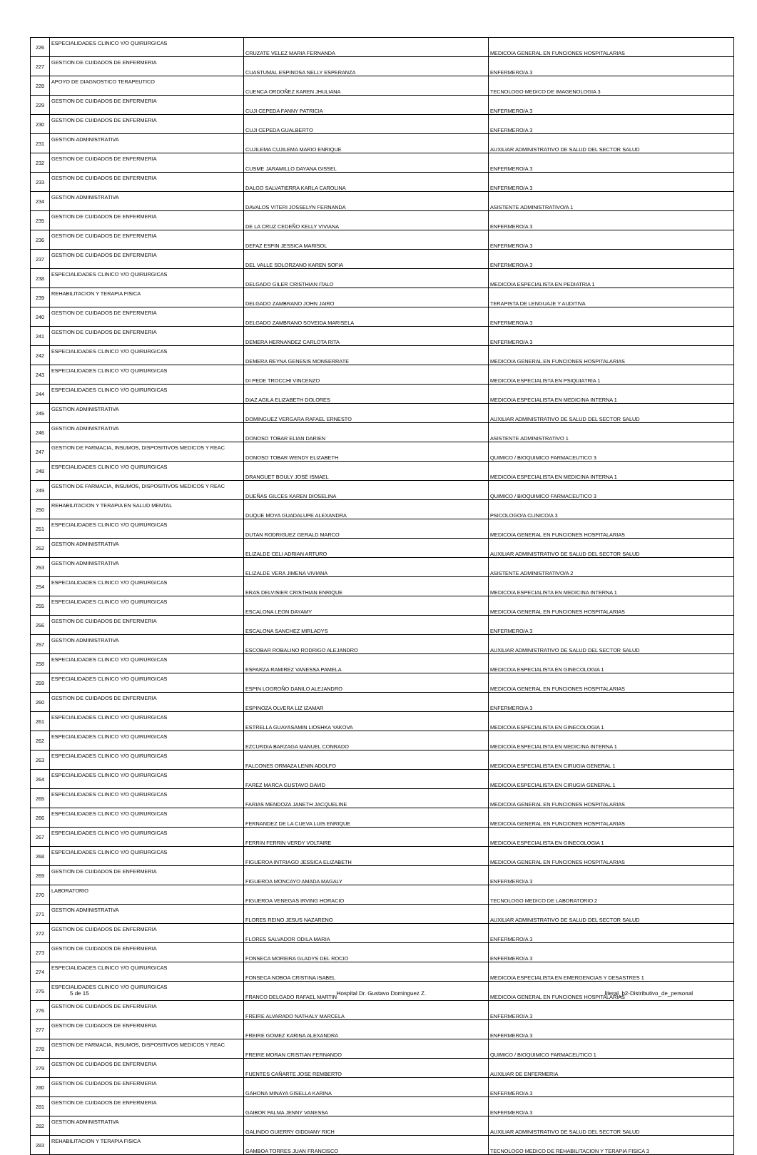| 226 | ESPECIALIDADES CLINICO Y/O QUIRURGICAS | CRUZATE VELEZ MARIA FERNANDA | MEDICO/A GENERAL EN FUNCIONES HOSPITALARIAS |
| 227 | GESTION DE CUIDADOS DE ENFERMERIA | CUASTUMAL ESPINOSA NELLY ESPERANZA | ENFERMERO/A 3 |
| 228 | APOYO DE DIAGNOSTICO TERAPEUTICO | CUENCA ORDOÑEZ KAREN JHULIANA | TECNOLOGO MEDICO DE IMAGENOLOGIA 3 |
| 229 | GESTION DE CUIDADOS DE ENFERMERIA | CUJI CEPEDA FANNY PATRICIA | ENFERMERO/A 3 |
| 230 | GESTION DE CUIDADOS DE ENFERMERIA | CUJI CEPEDA GUALBERTO | ENFERMERO/A 3 |
| 231 | GESTION ADMINISTRATIVA | CUJILEMA CUJILEMA MARIO ENRIQUE | AUXILIAR ADMINISTRATIVO DE SALUD DEL SECTOR SALUD |
| 232 | GESTION DE CUIDADOS DE ENFERMERIA | CUSME JARAMILLO DAYANA GISSEL | ENFERMERO/A 3 |
| 233 | GESTION DE CUIDADOS DE ENFERMERIA | DALGO SALVATIERRA KARLA CAROLINA | ENFERMERO/A 3 |
| 234 | GESTION ADMINISTRATIVA | DAVALOS VITERI JOSSELYN FERNANDA | ASISTENTE ADMINISTRATIVO/A 1 |
| 235 | GESTION DE CUIDADOS DE ENFERMERIA | DE LA CRUZ CEDEÑO KELLY VIVIANA | ENFERMERO/A 3 |
| 236 | GESTION DE CUIDADOS DE ENFERMERIA | DEFAZ ESPIN JESSICA MARISOL | ENFERMERO/A 3 |
| 237 | GESTION DE CUIDADOS DE ENFERMERIA | DEL VALLE SOLORZANO KAREN SOFIA | ENFERMERO/A 3 |
| 238 | ESPECIALIDADES CLINICO Y/O QUIRURGICAS | DELGADO GILER CRISTHIAN ITALO | MEDICO/A ESPECIALISTA EN PEDIATRIA 1 |
| 239 | REHABILITACION Y TERAPIA FISICA | DELGADO ZAMBRANO JOHN JAIRO | TERAPISTA DE LENGUAJE Y AUDITIVA |
| 240 | GESTION DE CUIDADOS DE ENFERMERIA | DELGADO ZAMBRANO SOVEIDA MARISELA | ENFERMERO/A 3 |
| 241 | GESTION DE CUIDADOS DE ENFERMERIA | DEMERA HERNANDEZ CARLOTA RITA | ENFERMERO/A 3 |
| 242 | ESPECIALIDADES CLINICO Y/O QUIRURGICAS | DEMERA REYNA GENESIS MONSERRATE | MEDICO/A GENERAL EN FUNCIONES HOSPITALARIAS |
| 243 | ESPECIALIDADES CLINICO Y/O QUIRURGICAS | DI PEDE TROCCHI VINCENZO | MEDICO/A ESPECIALISTA EN PSIQUIATRIA 1 |
| 244 | ESPECIALIDADES CLINICO Y/O QUIRURGICAS | DIAZ AGILA ELIZABETH DOLORES | MEDICO/A ESPECIALISTA EN MEDICINA INTERNA 1 |
| 245 | GESTION ADMINISTRATIVA | DOMINGUEZ VERGARA RAFAEL ERNESTO | AUXILIAR ADMINISTRATIVO DE SALUD DEL SECTOR SALUD |
| 246 | GESTION ADMINISTRATIVA | DONOSO TOBAR ELIAN DARIEN | ASISTENTE ADMINISTRATIVO 1 |
| 247 | GESTION DE FARMACIA, INSUMOS, DISPOSITIVOS MEDICOS Y REAC | DONOSO TOBAR WENDY ELIZABETH | QUIMICO / BIOQUIMICO FARMACEUTICO 3 |
| 248 | ESPECIALIDADES CLINICO Y/O QUIRURGICAS | DRANGUET BOULY JOSÉ ISMAEL | MEDICO/A ESPECIALISTA EN MEDICINA INTERNA 1 |
| 249 | GESTION DE FARMACIA, INSUMOS, DISPOSITIVOS MEDICOS Y REAC | DUEÑAS GILCES KAREN DIOSELINA | QUIMICO / BIOQUIMICO FARMACEUTICO 3 |
| 250 | REHABILITACION Y TERAPIA EN SALUD MENTAL | DUQUE MOYA GUADALUPE ALEXANDRA | PSICOLOGO/A CLINICO/A 3 |
| 251 | ESPECIALIDADES CLINICO Y/O QUIRURGICAS | DUTAN RODRIGUEZ GERALD MARCO | MEDICO/A GENERAL EN FUNCIONES HOSPITALARIAS |
| 252 | GESTION ADMINISTRATIVA | ELIZALDE CELI ADRIAN ARTURO | AUXILIAR ADMINISTRATIVO DE SALUD DEL SECTOR SALUD |
| 253 | GESTION ADMINISTRATIVA | ELIZALDE VERA JIMENA VIVIANA | ASISTENTE ADMINISTRATIVO/A 2 |
| 254 | ESPECIALIDADES CLINICO Y/O QUIRURGICAS | ERAS DELVISIER CRISTHIAN ENRIQUE | MEDICO/A ESPECIALISTA EN MEDICINA INTERNA 1 |
| 255 | ESPECIALIDADES CLINICO Y/O QUIRURGICAS | ESCALONA LEON DAYAMY | MEDICO/A GENERAL EN FUNCIONES HOSPITALARIAS |
| 256 | GESTION DE CUIDADOS DE ENFERMERIA | ESCALONA SANCHEZ MIRLADYS | ENFERMERO/A 3 |
| 257 | GESTION ADMINISTRATIVA | ESCOBAR ROBALINO RODRIGO ALEJANDRO | AUXILIAR ADMINISTRATIVO DE SALUD DEL SECTOR SALUD |
| 258 | ESPECIALIDADES CLINICO Y/O QUIRURGICAS | ESPARZA RAMIREZ VANESSA PAMELA | MEDICO/A ESPECIALISTA EN GINECOLOGIA 1 |
| 259 | ESPECIALIDADES CLINICO Y/O QUIRURGICAS | ESPIN LOGROÑO DANILO ALEJANDRO | MEDICO/A GENERAL EN FUNCIONES HOSPITALARIAS |
| 260 | GESTION DE CUIDADOS DE ENFERMERIA | ESPINOZA OLVERA LIZ IZAMAR | ENFERMERO/A 3 |
| 261 | ESPECIALIDADES CLINICO Y/O QUIRURGICAS | ESTRELLA GUAYASAMIN LIOSHKA YAKOVA | MEDICO/A ESPECIALISTA EN GINECOLOGIA 1 |
| 262 | ESPECIALIDADES CLINICO Y/O QUIRURGICAS | EZCURDIA BARZAGA MANUEL CONRADO | MEDICO/A ESPECIALISTA EN MEDICINA INTERNA 1 |
| 263 | ESPECIALIDADES CLINICO Y/O QUIRURGICAS | FALCONES ORMAZA LENIN ADOLFO | MEDICO/A ESPECIALISTA EN CIRUGIA GENERAL 1 |
| 264 | ESPECIALIDADES CLINICO Y/O QUIRURGICAS | FAREZ MARCA GUSTAVO DAVID | MEDICO/A ESPECIALISTA EN CIRUGIA GENERAL 1 |
| 265 | ESPECIALIDADES CLINICO Y/O QUIRURGICAS | FARIAS MENDOZA JANETH JACQUELINE | MEDICO/A GENERAL EN FUNCIONES HOSPITALARIAS |
| 266 | ESPECIALIDADES CLINICO Y/O QUIRURGICAS | FERNANDEZ DE LA CUEVA LUIS ENRIQUE | MEDICO/A GENERAL EN FUNCIONES HOSPITALARIAS |
| 267 | ESPECIALIDADES CLINICO Y/O QUIRURGICAS | FERRIN FERRIN VERDY VOLTAIRE | MEDICO/A ESPECIALISTA EN GINECOLOGIA 1 |
| 268 | ESPECIALIDADES CLINICO Y/O QUIRURGICAS | FIGUEROA INTRIAGO JESSICA ELIZABETH | MEDICO/A GENERAL EN FUNCIONES HOSPITALARIAS |
| 269 | GESTION DE CUIDADOS DE ENFERMERIA | FIGUEROA MONCAYO AMADA MAGALY | ENFERMERO/A 3 |
| 270 | LABORATORIO | FIGUEROA VENEGAS IRVING HORACIO | TECNOLOGO MEDICO DE LABORATORIO 2 |
| 271 | GESTION ADMINISTRATIVA | FLORES REINO JESUS NAZARENO | AUXILIAR ADMINISTRATIVO DE SALUD DEL SECTOR SALUD |
| 272 | GESTION DE CUIDADOS DE ENFERMERIA | FLORES SALVADOR ODILA MARIA | ENFERMERO/A 3 |
| 273 | GESTION DE CUIDADOS DE ENFERMERIA | FONSECA MOREIRA GLADYS DEL ROCIO | ENFERMERO/A 3 |
| 274 | ESPECIALIDADES CLINICO Y/O QUIRURGICAS | FONSECA NOBOA CRISTINA ISABEL | MEDICO/A ESPECIALISTA EN EMERGENCIAS Y DESASTRES 1 |
| 275 | ESPECIALIDADES CLINICO Y/O QUIRURGICAS | FRANCO DELGADO RAFAEL MARTIN | MEDICO/A GENERAL EN FUNCIONES HOSPITALARIAS |
| 276 | GESTION DE CUIDADOS DE ENFERMERIA | FREIRE ALVARADO NATHALY MARCELA | ENFERMERO/A 3 |
| 277 | GESTION DE CUIDADOS DE ENFERMERIA | FREIRE GOMEZ KARINA ALEXANDRA | ENFERMERO/A 3 |
| 278 | GESTION DE FARMACIA, INSUMOS, DISPOSITIVOS MEDICOS Y REAC | FREIRE MORAN CRISTIAN FERNANDO | QUIMICO / BIOQUIMICO FARMACEUTICO 1 |
| 279 | GESTION DE CUIDADOS DE ENFERMERIA | FUENTES CAÑARTE JOSE REMBERTO | AUXILIAR DE ENFERMERIA |
| 280 | GESTION DE CUIDADOS DE ENFERMERIA | GAHONA MINAYA GISELLA KARINA | ENFERMERO/A 3 |
| 281 | GESTION DE CUIDADOS DE ENFERMERIA | GAIBOR PALMA JENNY VANESSA | ENFERMERO/A 3 |
| 282 | GESTION ADMINISTRATIVA | GALINDO GUIERRY GIDDIANY RICH | AUXILIAR ADMINISTRATIVO DE SALUD DEL SECTOR SALUD |
| 283 | REHABILITACION Y TERAPIA FISICA | GAMBOA TORRES JUAN FRANCISCO | TECNOLOGO MEDICO DE REHABILITACION Y TERAPIA FISICA 3 |
5 de 15 Hospital Dr. Gustavo Dominguez Z.
literal_b2-Distributivo_de_personal